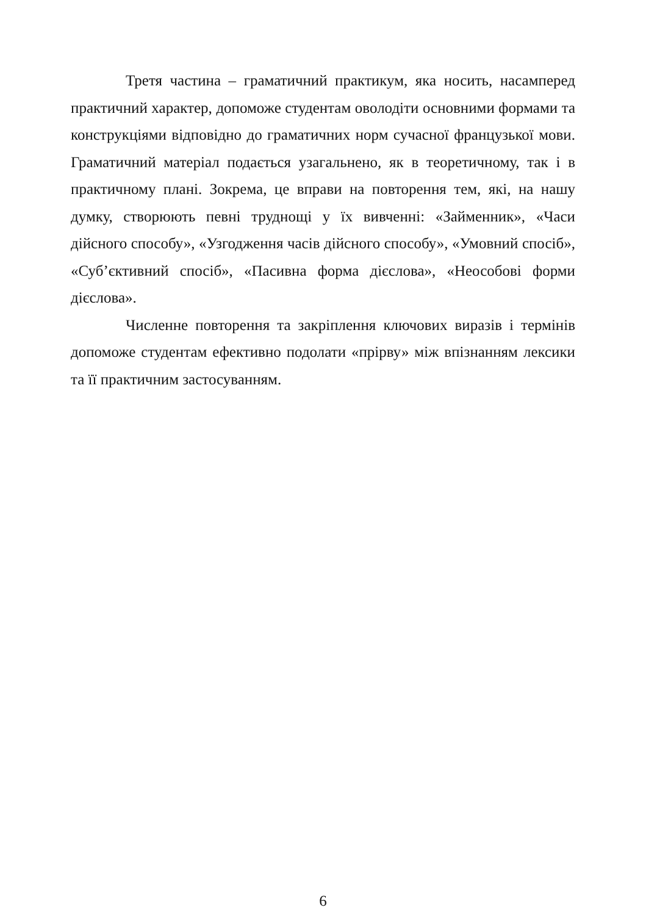Третя частина – граматичний практикум, яка носить, насамперед практичний характер, допоможе студентам оволодіти основними формами та конструкціями відповідно до граматичних норм сучасної французької мови. Граматичний матеріал подається узагальнено, як в теоретичному, так і в практичному плані. Зокрема, це вправи на повторення тем, які, на нашу думку, створюють певні труднощі у їх вивченні: «Займенник», «Часи дійсного способу», «Узгодження часів дійсного способу», «Умовний спосіб», «Суб’єктивний спосіб», «Пасивна форма дієслова», «Неособові форми дієслова».
Численне повторення та закріплення ключових виразів і термінів допоможе студентам ефективно подолати «прірву» між впізнанням лексики та її практичним застосуванням.
6